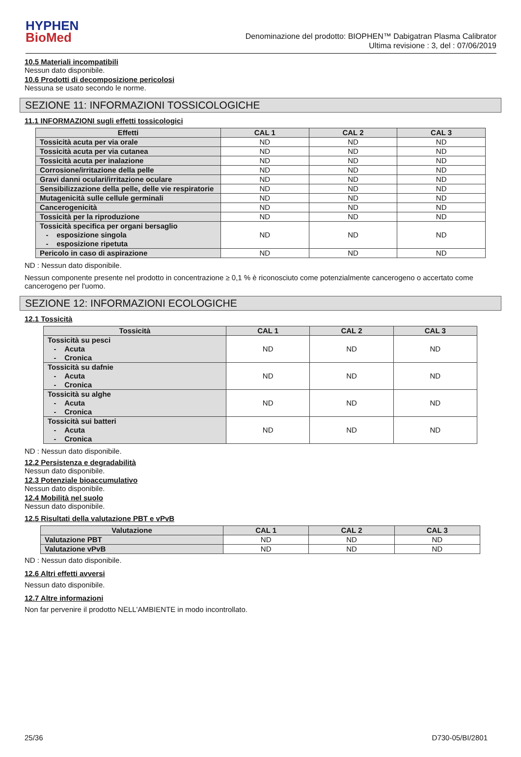HYPHEN
BioMed
Denominazione del prodotto: BIOPHEN™ Dabigatran Plasma Calibrator
Ultima revisione : 3, del : 07/06/2019
10.5 Materiali incompatibili
Nessun dato disponibile.
10.6 Prodotti di decomposizione pericolosi
Nessuna se usato secondo le norme.
SEZIONE 11: INFORMAZIONI TOSSICOLOGICHE
11.1 INFORMAZIONI sugli effetti tossicologici
| Effetti | CAL 1 | CAL 2 | CAL 3 |
| --- | --- | --- | --- |
| Tossicità acuta per via orale | ND | ND | ND |
| Tossicità acuta per via cutanea | ND | ND | ND |
| Tossicità acuta per inalazione | ND | ND | ND |
| Corrosione/irritazione della pelle | ND | ND | ND |
| Gravi danni oculari/irritazione oculare | ND | ND | ND |
| Sensibilizzazione della pelle, delle vie respiratorie | ND | ND | ND |
| Mutagenicità sulle cellule germinali | ND | ND | ND |
| Cancerogenicità | ND | ND | ND |
| Tossicità per la riproduzione | ND | ND | ND |
| Tossicità specifica per organi bersaglio - esposizione singola - esposizione ripetuta | ND | ND | ND |
| Pericolo in caso di aspirazione | ND | ND | ND |
ND : Nessun dato disponibile.
Nessun componente presente nel prodotto in concentrazione ≥ 0,1 % è riconosciuto come potenzialmente cancerogeno o accertato come cancerogeno per l'uomo.
SEZIONE 12: INFORMAZIONI ECOLOGICHE
12.1 Tossicità
| Tossicità | CAL 1 | CAL 2 | CAL 3 |
| --- | --- | --- | --- |
| Tossicità su pesci - Acuta - Cronica | ND | ND | ND |
| Tossicità su dafnie - Acuta - Cronica | ND | ND | ND |
| Tossicità su alghe - Acuta - Cronica | ND | ND | ND |
| Tossicità sui batteri - Acuta - Cronica | ND | ND | ND |
ND : Nessun dato disponibile.
12.2 Persistenza e degradabilità
Nessun dato disponibile.
12.3 Potenziale bioaccumulativo
Nessun dato disponibile.
12.4 Mobilità nel suolo
Nessun dato disponibile.
12.5 Risultati della valutazione PBT e vPvB
| Valutazione | CAL 1 | CAL 2 | CAL 3 |
| --- | --- | --- | --- |
| Valutazione PBT | ND | ND | ND |
| Valutazione vPvB | ND | ND | ND |
ND : Nessun dato disponibile.
12.6 Altri effetti avversi
Nessun dato disponibile.
12.7 Altre informazioni
Non far pervenire il prodotto NELL'AMBIENTE in modo incontrollato.
25/36 D730-05/BI/2801